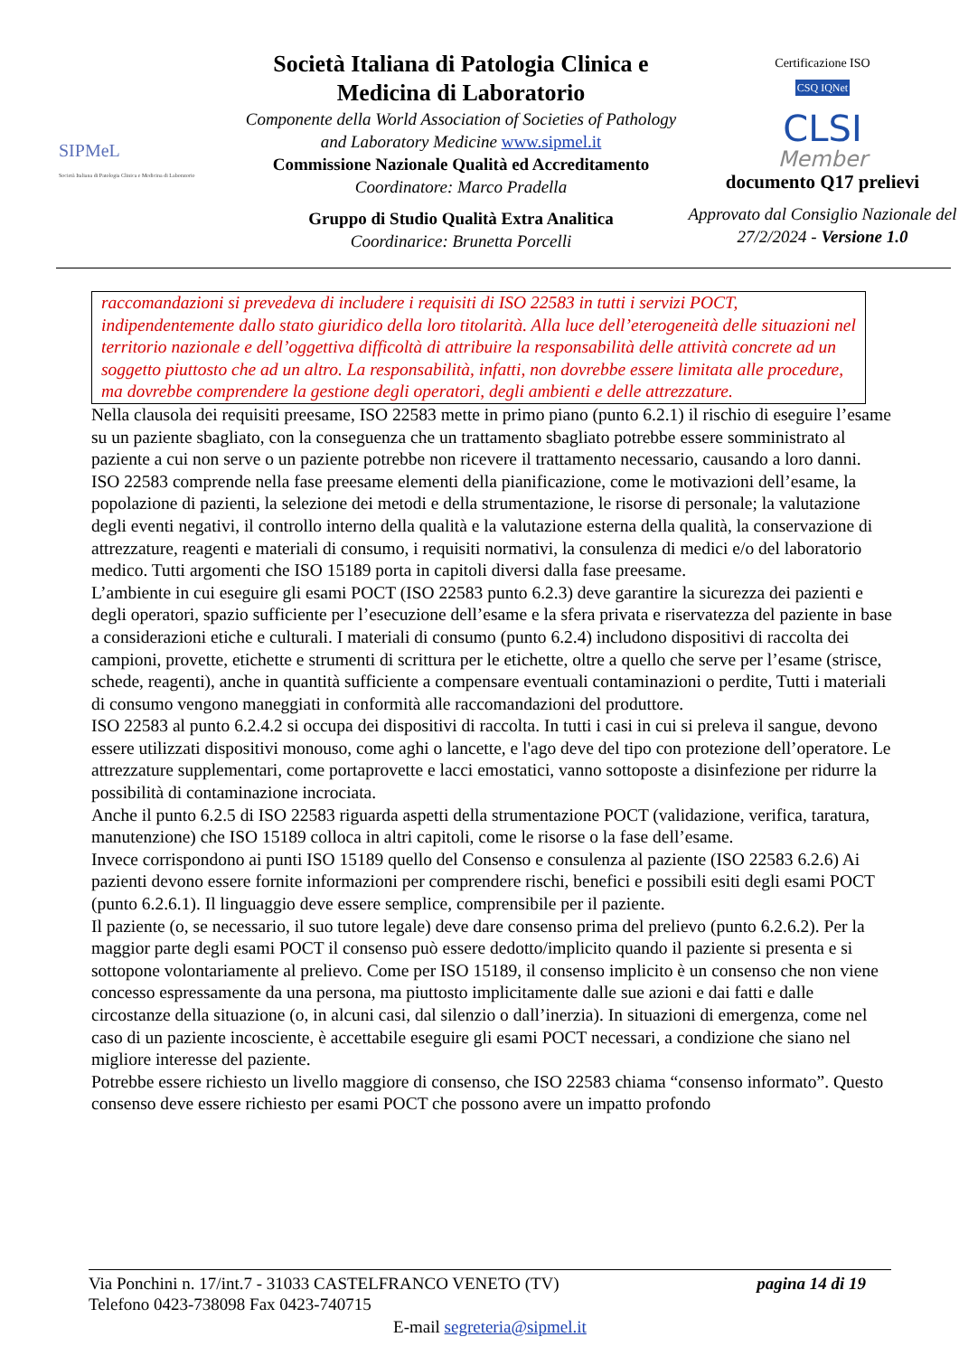SIPMeL
Società Italiana di Patologia Clinica e Medicina di Laboratorio
Società Italiana di Patologia Clinica e Medicina di Laboratorio
Componente della World Association of Societies of Pathology and Laboratory Medicine www.sipmel.it
Commissione Nazionale Qualità ed Accreditamento
Coordinatore: Marco Pradella
Gruppo di Studio Qualità Extra Analitica
Coordinarice: Brunetta Porcelli
Certificazione ISO
CSQ IQNet
CLSI
Member
documento Q17 prelievi
Approvato dal Consiglio Nazionale del 27/2/2024 - Versione 1.0
raccomandazioni si prevedeva di includere i requisiti di ISO 22583 in tutti i servizi POCT, indipendentemente dallo stato giuridico della loro titolarità. Alla luce dell’eterogeneità delle situazioni nel territorio nazionale e dell’oggettiva difficoltà di attribuire la responsabilità delle attività concrete ad un soggetto piuttosto che ad un altro. La responsabilità, infatti, non dovrebbe essere limitata alle procedure, ma dovrebbe comprendere la gestione degli operatori, degli ambienti e delle attrezzature.
Nella clausola dei requisiti preesame, ISO 22583 mette in primo piano (punto 6.2.1) il rischio di eseguire l’esame su un paziente sbagliato, con la conseguenza che un trattamento sbagliato potrebbe essere somministrato al paziente a cui non serve o un paziente potrebbe non ricevere il trattamento necessario, causando a loro danni.
ISO 22583 comprende nella fase preesame elementi della pianificazione, come le motivazioni dell’esame, la popolazione di pazienti, la selezione dei metodi e della strumentazione, le risorse di personale; la valutazione degli eventi negativi, il controllo interno della qualità e la valutazione esterna della qualità, la conservazione di attrezzature, reagenti e materiali di consumo, i requisiti normativi, la consulenza di medici e/o del laboratorio medico. Tutti argomenti che ISO 15189 porta in capitoli diversi dalla fase preesame.
L’ambiente in cui eseguire gli esami POCT (ISO 22583 punto 6.2.3) deve garantire la sicurezza dei pazienti e degli operatori, spazio sufficiente per l’esecuzione dell’esame e la sfera privata e riservatezza del paziente in base a considerazioni etiche e culturali. I materiali di consumo (punto 6.2.4) includono dispositivi di raccolta dei campioni, provette, etichette e strumenti di scrittura per le etichette, oltre a quello che serve per l’esame (strisce, schede, reagenti), anche in quantità sufficiente a compensare eventuali contaminazioni o perdite, Tutti i materiali di consumo vengono maneggiati in conformità alle raccomandazioni del produttore.
ISO 22583 al punto 6.2.4.2 si occupa dei dispositivi di raccolta. In tutti i casi in cui si preleva il sangue, devono essere utilizzati dispositivi monouso, come aghi o lancette, e l'ago deve del tipo con protezione dell’operatore. Le attrezzature supplementari, come portaprovette e lacci emostatici, vanno sottoposte a disinfezione per ridurre la possibilità di contaminazione incrociata.
Anche il punto 6.2.5 di ISO 22583 riguarda aspetti della strumentazione POCT (validazione, verifica, taratura, manutenzione) che ISO 15189 colloca in altri capitoli, come le risorse o la fase dell’esame.
Invece corrispondono ai punti ISO 15189 quello del Consenso e consulenza al paziente (ISO 22583 6.2.6) Ai pazienti devono essere fornite informazioni per comprendere rischi, benefici e possibili esiti degli esami POCT (punto 6.2.6.1). Il linguaggio deve essere semplice, comprensibile per il paziente.
Il paziente (o, se necessario, il suo tutore legale) deve dare consenso prima del prelievo (punto 6.2.6.2). Per la maggior parte degli esami POCT il consenso può essere dedotto/implicito quando il paziente si presenta e si sottopone volontariamente al prelievo. Come per ISO 15189, il consenso implicito è un consenso che non viene concesso espressamente da una persona, ma piuttosto implicitamente dalle sue azioni e dai fatti e dalle circostanze della situazione (o, in alcuni casi, dal silenzio o dall’inerzia). In situazioni di emergenza, come nel caso di un paziente incosciente, è accettabile eseguire gli esami POCT necessari, a condizione che siano nel migliore interesse del paziente.
Potrebbe essere richiesto un livello maggiore di consenso, che ISO 22583 chiama “consenso informato”. Questo consenso deve essere richiesto per esami POCT che possono avere un impatto profondo
Via Ponchini n. 17/int.7 - 31033 CASTELFRANCO VENETO (TV) pagina 14 di 19
Telefono 0423-738098 Fax 0423-740715
E-mail segreteria@sipmel.it